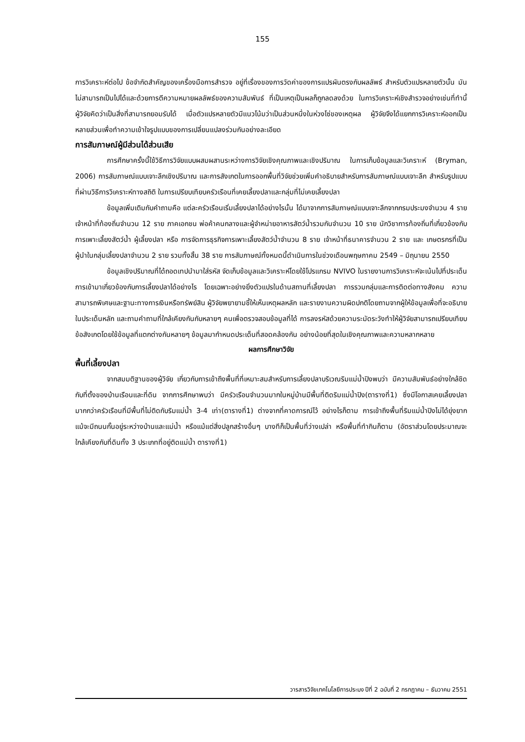155
การวิเคราะห์ต่อไป ข้อจำกัดสำคัญของเครื่องมือการสำรวจ อยู่ที่เรื่องของการวัดค่าของการแปรผันตรงกับผลลัพธ์ สำหรับตัวแปรหลายตัวนั้น มันไม่สามารถเป็นไปได้และด้วยการตีความหมายผลลัพธ์ของความสัมพันธ์ ที่เป็นเหตุเป็นผลก็ถูกลดลงด้วย ในการวิเคราะห์เชิงสำรวจอย่างเช่นที่ทำนี้ ผู้วิจัยคิดว่าเป็นสิ่งที่สามารถยอมรับได้ เมื่อตัวแปรหลายตัวมีแนวโน้มว่าเป็นส่วนหนึ่งในห่วงโซ่ของเหตุผล ผู้วิจัยจึงได้แยกการวิเคราะห์ออกเป็นหลายส่วนเพื่อทำความเข้าใจรูปแบบของการเปลี่ยนแปลงร่วมกันอย่างละเอียด
การสัมภาษณ์ผู้มีส่วนได้ส่วนเสีย
การศึกษาครั้งนี้ใช้วิธีการวิจัยแบบผสมผสานระหว่างการวิจัยเชิงคุณภาพและเชิงปริมาณ ในการเก็บข้อมูลและวิเคราะห์ (Bryman, 2006) การสัมภาษณ์แบบเจาะลึกเชิงปริมาณ และการสังเกตในการออกพื้นที่วิจัยช่วยเพิ่มคำอธิบายสำหรับการสัมภาษณ์แบบเจาะลึก สำหรับรูปแบบที่ผ่านวิธีการวิเคราะห์ทางสถิติ ในการเปรียบเทียบครัวเรือนที่เคยเลี้ยงปลาและกลุ่มที่ไม่เคยเลี้ยงปลา
ข้อมูลเพิ่มเติมกับคำถามคือ แต่ละครัวเรือนเริ่มเลี้ยงปลาได้อย่างไรนั้น ได้มาจากการสัมภาษณ์แบบเจาะลึกจากกรมประมงจำนวน 4 ราย เจ้าหน้าที่ท้องถิ่นจำนวน 12 ราย ภาคเอกชน พ่อค้าคนกลางและผู้จำหน่ายอาหารสัตว์น้ำรวมกันจำนวน 10 ราย นักวิชาการท้องถิ่นที่เกี่ยวข้องกับการเพาะเลี้ยงสัตว์น้ำ ผู้เลี้ยงปลา หรือ การจัดการธุรกิจการเพาะเลี้ยงสัตว์น้ำจำนวน 8 ราย เจ้าหน้าที่ธนาคารจำนวน 2 ราย และ เกษตรกรที่เป็นผู้นำในกลุ่มเลี้ยงปลาจำนวน 2 ราย รวมทั้งสิ้น 38 ราย การสัมภาษณ์ทั้งหมดนี้ดำเนินการในช่วงเดือนพฤษภาคม 2549 – มิถุนายน 2550
ข้อมูลเชิงปริมาณที่ได้ถอดเทปนำมาใส่รหัส จัดเก็บข้อมูลและวิเคราะห์โดยใช้โปรแกรม NVIVO ในรายงานการวิเคราะห์จะเน้นไปที่ประเด็นการเข้ามาเกี่ยวข้องกับการเลี้ยงปลาได้อย่างไร โดยเฉพาะอย่างยิ่งตัวแปรในด้านสถานที่เลี้ยงปลา การรวมกลุ่มและการติดต่อทางสังคม ความสามารถพิเศษและฐานะทางการเงินหรือทรัพย์สิน ผู้วิจัยพยายามชี้ให้เห็นเหตุผลหลัก และรายงานความผิดปกติโดยถามจากผู้ให้ข้อมูลเพื่อที่จะอธิบายในประเด็นหลัก และถามคำถามที่ใกล้เคียงกันกับหลายๆ คนเพื่อตรวจสอบข้อมูลที่ได้ การลงรหัสด้วยความระมัดระวังทำให้ผู้วิจัยสามารถเปรียบเทียบข้อสังเกตโดยใช้ข้อมูลที่แตกต่างกันหลายๆ ข้อมูลมากำหนดประเด็นที่สอดคล้องกัน อย่างน้อยที่สุดในเชิงคุณภาพและความหลากหลาย
ผลการศึกษาวิจัย
พื้นที่เลี้ยงปลา
จากสมมติฐานของผู้วิจัย เกี่ยวกับการเข้าถึงพื้นที่ที่เหมาะสมสำหรับการเลี้ยงปลาบริเวณริมแม่น้ำปิงพบว่า มีความสัมพันธ์อย่างใกล้ชิดกับที่ตั้งของบ้านเรือนและที่ดิน จากการศึกษาพบว่า มีครัวเรือนจำนวนมากในหมู่บ้านมีพื้นที่ติดริมแม่น้ำปิง(ตารางที่1) ซึ่งมีโอกาสเคยเลี้ยงปลามากกว่าครัวเรือนที่มีพื้นที่ไม่ติดกับริมแม่น้ำ 3-4 เท่า(ตารางที่1) ต่างจากที่คาดการณ์ไว้ อย่างไรก็ตาม การเข้าถึงพื้นที่ริมแม่น้ำปิงไม่ได้ยุ่งยาก แม้จะมีถนนกั้นอยู่ระหว่างบ้านและแม่น้ำ หรือแม้แต่สิ่งปลูกสร้างอื่นๆ บางทีก็เป็นพื้นที่ว่างเปล่า หรือพื้นที่ทำกินก็ตาม (อัตราส่วนโดยประมาณจะใกล้เคียงกับที่ดินทั้ง 3 ประเภทที่อยู่ติดแม่น้ำ ตารางที่1)
วารสารวิจัยเทคโนโลยีการประมง ปีที่ 2 ฉบับที่ 2 กรกฎาคม – ธันวาคม 2551